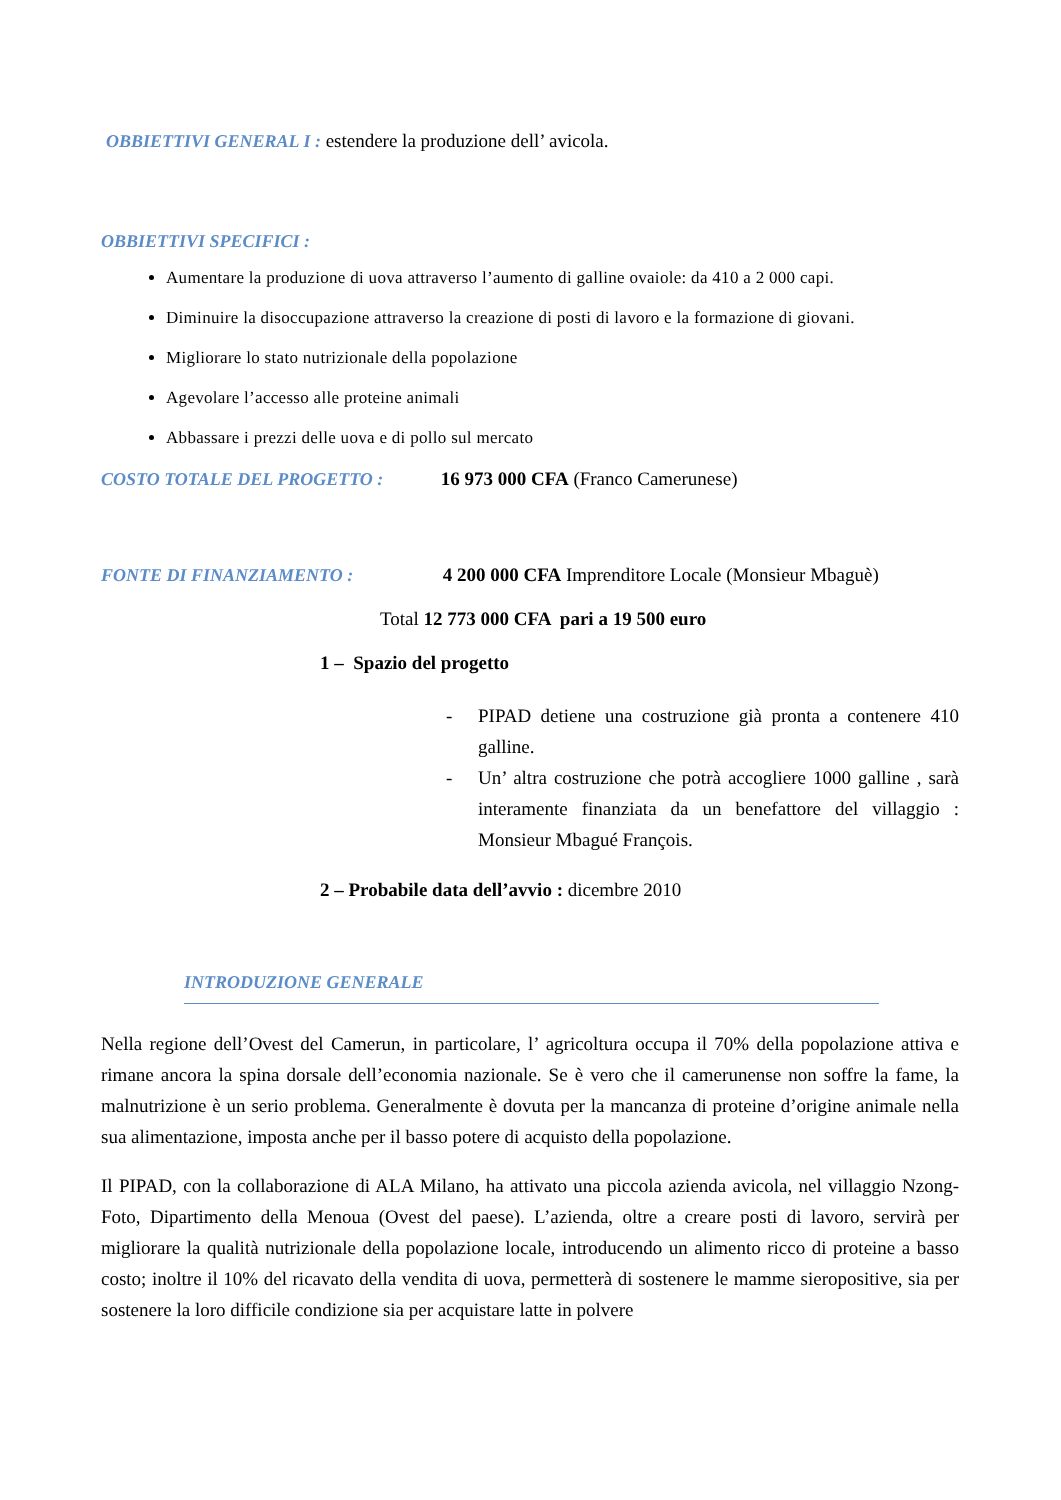OBBIETTIVI GENERAL I : estendere la produzione dell’ avicola.
OBBIETTIVI SPECIFICI :
Aumentare la produzione di uova attraverso l’aumento di galline ovaiole: da 410 a 2 000 capi.
Diminuire la disoccupazione attraverso la creazione di posti di lavoro e la formazione di giovani.
Migliorare lo stato nutrizionale della popolazione
Agevolare l’accesso alle proteine animali
Abbassare i prezzi delle uova e di pollo sul mercato
COSTO TOTALE DEL PROGETTO : 16 973 000 CFA (Franco Camerunese)
FONTE DI FINANZIAMENTO : 4 200 000 CFA Imprenditore Locale (Monsieur Mbaguè)
Total 12 773 000 CFA pari a 19 500 euro
1 – Spazio del progetto
- PIPAD detiene una costruzione già pronta a contenere 410 galline.
- Un’ altra costruzione che potrà accogliere 1000 galline , sarà interamente finanziata da un benefattore del villaggio : Monsieur Mbagué François.
2 – Probabile data dell’avvio : dicembre 2010
INTRODUZIONE GENERALE
Nella regione dell’Ovest del Camerun, in particolare, l’ agricoltura occupa il 70% della popolazione attiva e rimane ancora la spina dorsale dell’economia nazionale. Se è vero che il camerunense non soffre la fame, la malnutrizione è un serio problema. Generalmente è dovuta per la mancanza di proteine d’origine animale nella sua alimentazione, imposta anche per il basso potere di acquisto della popolazione.
Il PIPAD, con la collaborazione di ALA Milano, ha attivato una piccola azienda avicola, nel villaggio Nzong-Foto, Dipartimento della Menoua (Ovest del paese). L’azienda, oltre a creare posti di lavoro, servirà per migliorare la qualità nutrizionale della popolazione locale, introducendo un alimento ricco di proteine a basso costo; inoltre il 10% del ricavato della vendita di uova, permetterà di sostenere le mamme sieropositive, sia per sostenere la loro difficile condizione sia per acquistare latte in polvere